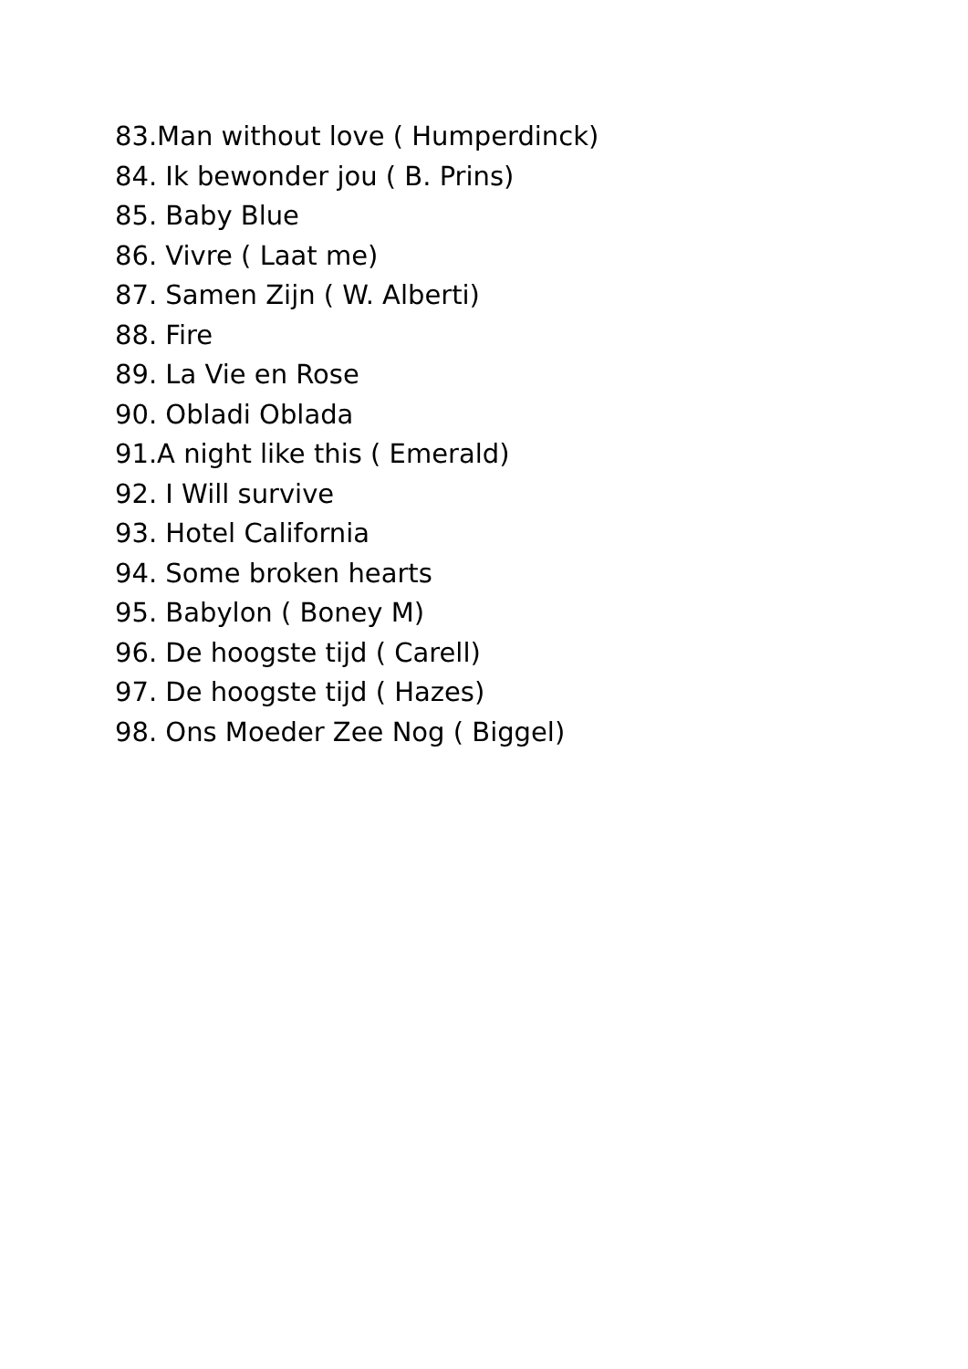83.Man without love ( Humperdinck)
84. Ik bewonder jou ( B. Prins)
85. Baby Blue
86. Vivre ( Laat me)
87. Samen Zijn ( W. Alberti)
88. Fire
89. La Vie en Rose
90. Obladi Oblada
91.A night like this ( Emerald)
92. I Will survive
93. Hotel California
94. Some broken hearts
95. Babylon ( Boney M)
96. De hoogste tijd ( Carell)
97. De hoogste tijd ( Hazes)
98. Ons Moeder Zee Nog ( Biggel)